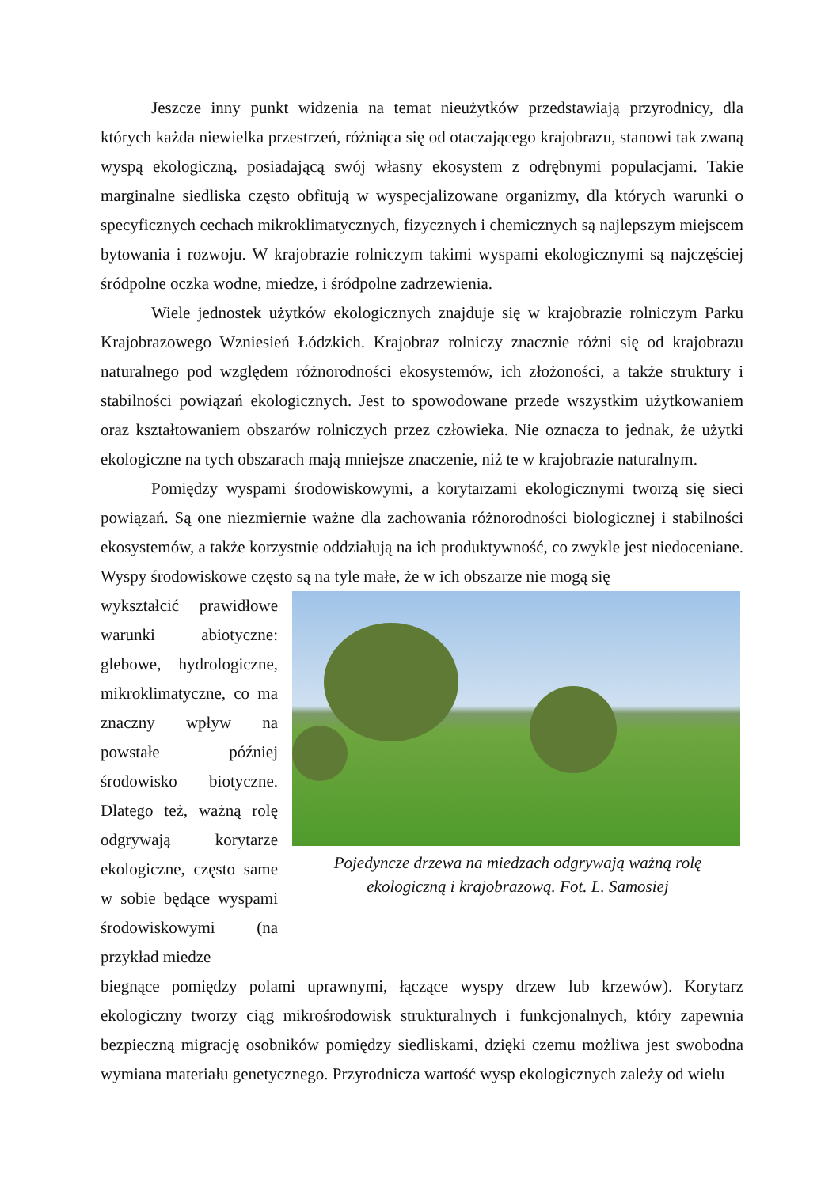Jeszcze inny punkt widzenia na temat nieużytków przedstawiają przyrodnicy, dla których każda niewielka przestrzeń, różniąca się od otaczającego krajobrazu, stanowi tak zwaną wyspą ekologiczną, posiadającą swój własny ekosystem z odrębnymi populacjami. Takie marginalne siedliska często obfitują w wyspecjalizowane organizmy, dla których warunki o specyficznych cechach mikroklimatycznych, fizycznych i chemicznych są najlepszym miejscem bytowania i rozwoju. W krajobrazie rolniczym takimi wyspami ekologicznymi są najczęściej śródpolne oczka wodne, miedze, i śródpolne zadrzewienia.
Wiele jednostek użytków ekologicznych znajduje się w krajobrazie rolniczym Parku Krajobrazowego Wzniesień Łódzkich. Krajobraz rolniczy znacznie różni się od krajobrazu naturalnego pod względem różnorodności ekosystemów, ich złożoności, a także struktury i stabilności powiązań ekologicznych. Jest to spowodowane przede wszystkim użytkowaniem oraz kształtowaniem obszarów rolniczych przez człowieka. Nie oznacza to jednak, że użytki ekologiczne na tych obszarach mają mniejsze znaczenie, niż te w krajobrazie naturalnym.
Pomiędzy wyspami środowiskowymi, a korytarzami ekologicznymi tworzą się sieci powiązań. Są one niezmiernie ważne dla zachowania różnorodności biologicznej i stabilności ekosystemów, a także korzystnie oddziałują na ich produktywność, co zwykle jest niedoceniane. Wyspy środowiskowe często są na tyle małe, że w ich obszarze nie mogą się
wykształcić prawidłowe warunki abiotyczne: glebowe, hydrologiczne, mikroklimatyczne, co ma znaczny wpływ na powstałe później środowisko biotyczne. Dlatego też, ważną rolę odgrywają korytarze ekologiczne, często same w sobie będące wyspami środowiskowymi (na przykład miedze
Pojedyncze drzewa na miedzach odgrywają ważną rolę
ekologiczną i krajobrazową. Fot. L. Samosiej
biegnące pomiędzy polami uprawnymi, łączące wyspy drzew lub krzewów). Korytarz ekologiczny tworzy ciąg mikrośrodowisk strukturalnych i funkcjonalnych, który zapewnia bezpieczną migrację osobników pomiędzy siedliskami, dzięki czemu możliwa jest swobodna wymiana materiału genetycznego. Przyrodnicza wartość wysp ekologicznych zależy od wielu